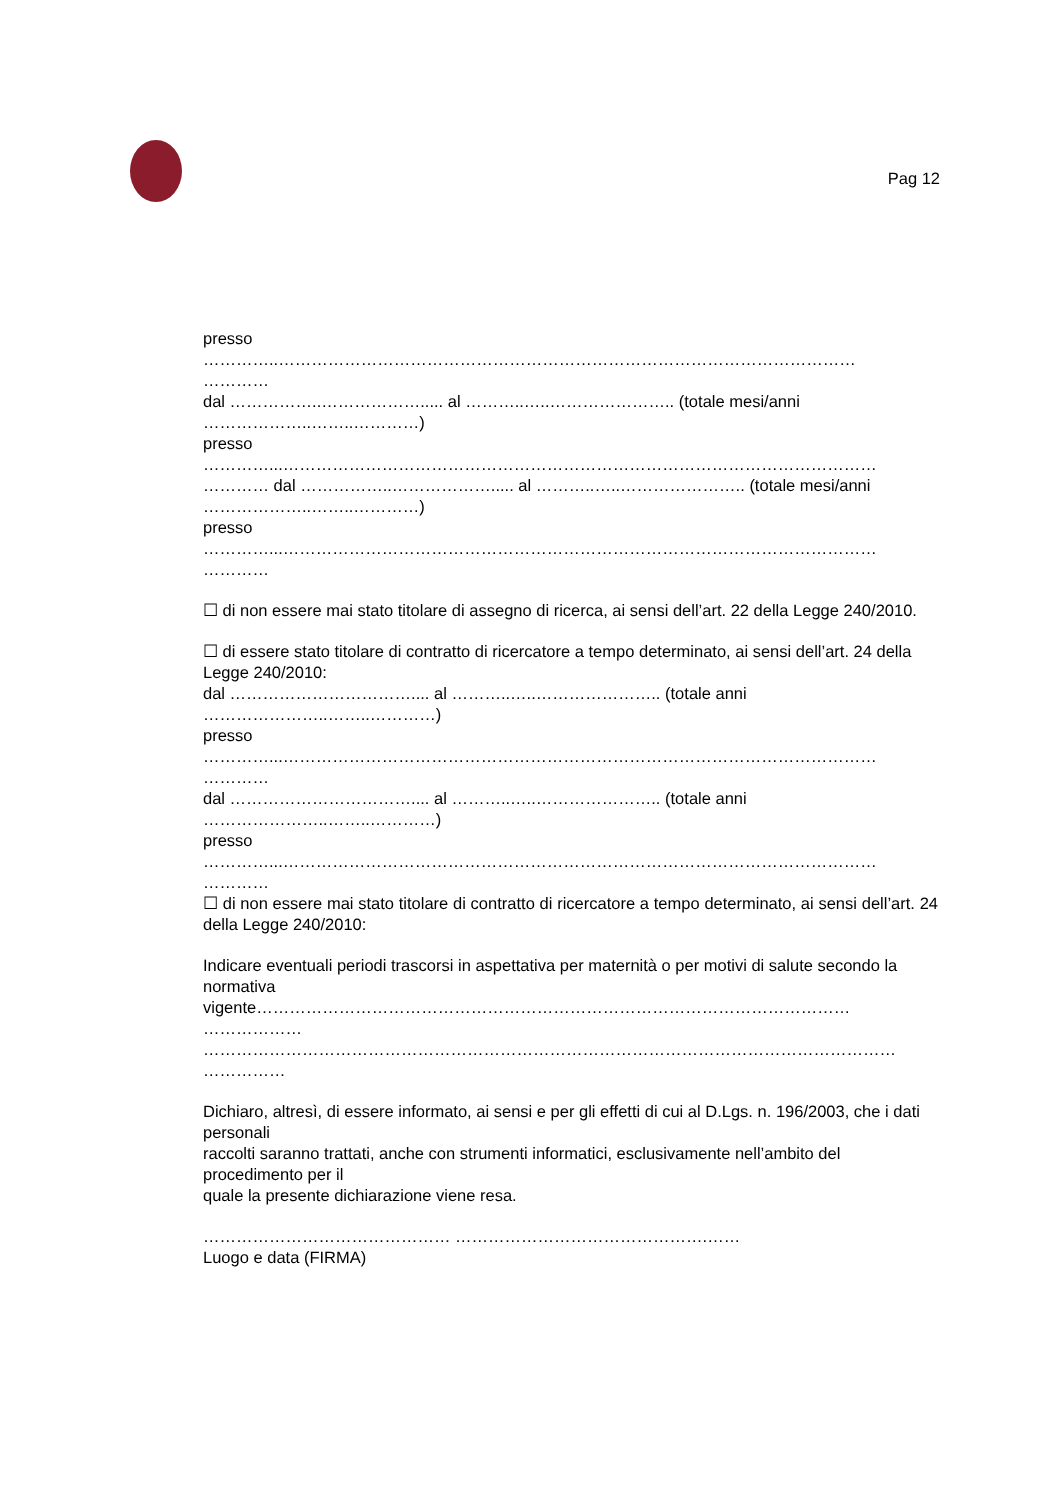Pag 12
presso
…………..……………………………………………………………………………………………
…………
dal ……………..………………..... al ………..…..………………….. (totale mesi/anni
………………..……..…………)
presso
…………...………………………………………………………………………………………………
………… dal ……………..………………..... al ………..…..………………….. (totale mesi/anni
………………..……..…………)
presso
…………...………………………………………………………………………………………………
…………
☐ di non essere mai stato titolare di assegno di ricerca, ai sensi dell’art. 22 della Legge 240/2010.
☐ di essere stato titolare di contratto di ricercatore a tempo determinato, ai sensi dell’art. 24 della Legge 240/2010:
dal …………………………….... al ………..…..………………….. (totale anni
…………………..……..…………)
presso
…………...………………………………………………………………………………………………
…………
dal …………………………….... al ………..…..………………….. (totale anni
…………………..……..…………)
presso
…………...………………………………………………………………………………………………
…………
☐ di non essere mai stato titolare di contratto di ricercatore a tempo determinato, ai sensi dell’art. 24 della Legge 240/2010:
Indicare eventuali periodi trascorsi in aspettativa per maternità o per motivi di salute secondo la normativa
vigente………………………………………………………………………………………………
………………
………………………………………………………………………………………………………………
……………
Dichiaro, altresì, di essere informato, ai sensi e per gli effetti di cui al D.Lgs. n. 196/2003, che i dati personali
raccolti saranno trattati, anche con strumenti informatici, esclusivamente nell’ambito del procedimento per il
quale la presente dichiarazione viene resa.
……………………………………… ……………………………………….……
Luogo e data (FIRMA)